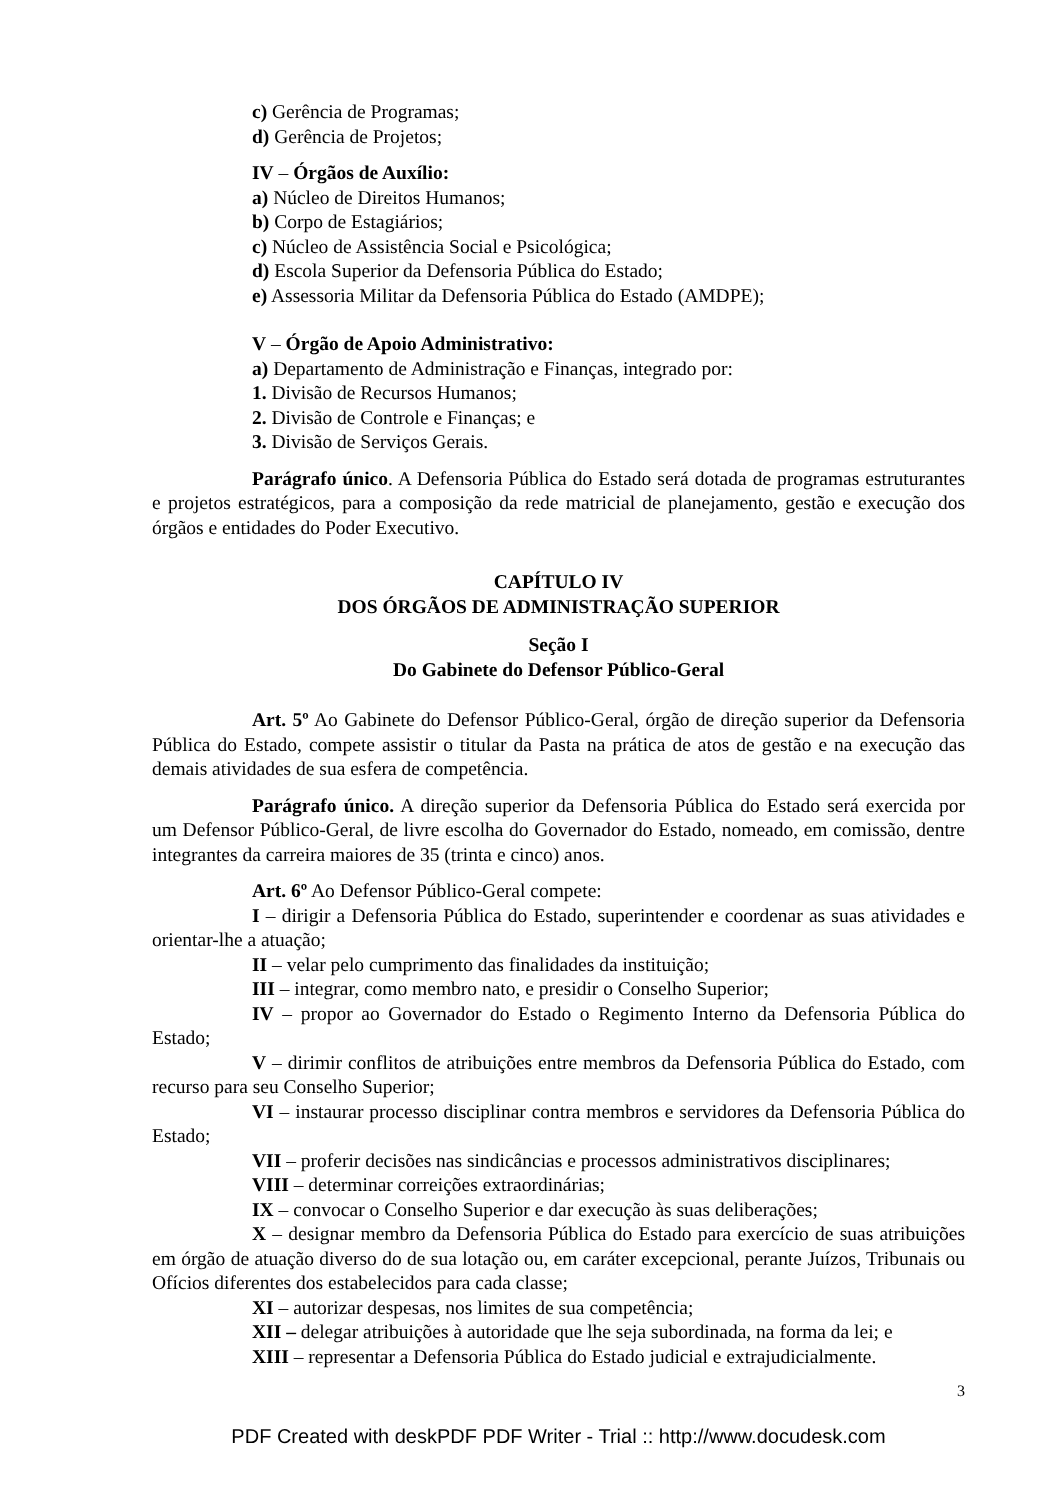c) Gerência de Programas;
d) Gerência de Projetos;
IV – Órgãos de Auxílio:
a) Núcleo de Direitos Humanos;
b) Corpo de Estagiários;
c) Núcleo de Assistência Social e Psicológica;
d) Escola Superior da Defensoria Pública do Estado;
e) Assessoria Militar da Defensoria Pública do Estado (AMDPE);
V – Órgão de Apoio Administrativo:
a) Departamento de Administração e Finanças, integrado por:
1. Divisão de Recursos Humanos;
2. Divisão de Controle e Finanças; e
3. Divisão de Serviços Gerais.
Parágrafo único. A Defensoria Pública do Estado será dotada de programas estruturantes e projetos estratégicos, para a composição da rede matricial de planejamento, gestão e execução dos órgãos e entidades do Poder Executivo.
CAPÍTULO IV
DOS ÓRGÃOS DE ADMINISTRAÇÃO SUPERIOR
Seção I
Do Gabinete do Defensor Público-Geral
Art. 5º Ao Gabinete do Defensor Público-Geral, órgão de direção superior da Defensoria Pública do Estado, compete assistir o titular da Pasta na prática de atos de gestão e na execução das demais atividades de sua esfera de competência.
Parágrafo único. A direção superior da Defensoria Pública do Estado será exercida por um Defensor Público-Geral, de livre escolha do Governador do Estado, nomeado, em comissão, dentre integrantes da carreira maiores de 35 (trinta e cinco) anos.
Art. 6º Ao Defensor Público-Geral compete:
I – dirigir a Defensoria Pública do Estado, superintender e coordenar as suas atividades e orientar-lhe a atuação;
II – velar pelo cumprimento das finalidades da instituição;
III – integrar, como membro nato, e presidir o Conselho Superior;
IV – propor ao Governador do Estado o Regimento Interno da Defensoria Pública do Estado;
V – dirimir conflitos de atribuições entre membros da Defensoria Pública do Estado, com recurso para seu Conselho Superior;
VI – instaurar processo disciplinar contra membros e servidores da Defensoria Pública do Estado;
VII – proferir decisões nas sindicâncias e processos administrativos disciplinares;
VIII – determinar correições extraordinárias;
IX – convocar o Conselho Superior e dar execução às suas deliberações;
X – designar membro da Defensoria Pública do Estado para exercício de suas atribuições em órgão de atuação diverso do de sua lotação ou, em caráter excepcional, perante Juízos, Tribunais ou Ofícios diferentes dos estabelecidos para cada classe;
XI – autorizar despesas, nos limites de sua competência;
XII – delegar atribuições à autoridade que lhe seja subordinada, na forma da lei; e
XIII – representar a Defensoria Pública do Estado judicial e extrajudicialmente.
3
PDF Created with deskPDF PDF Writer - Trial :: http://www.docudesk.com